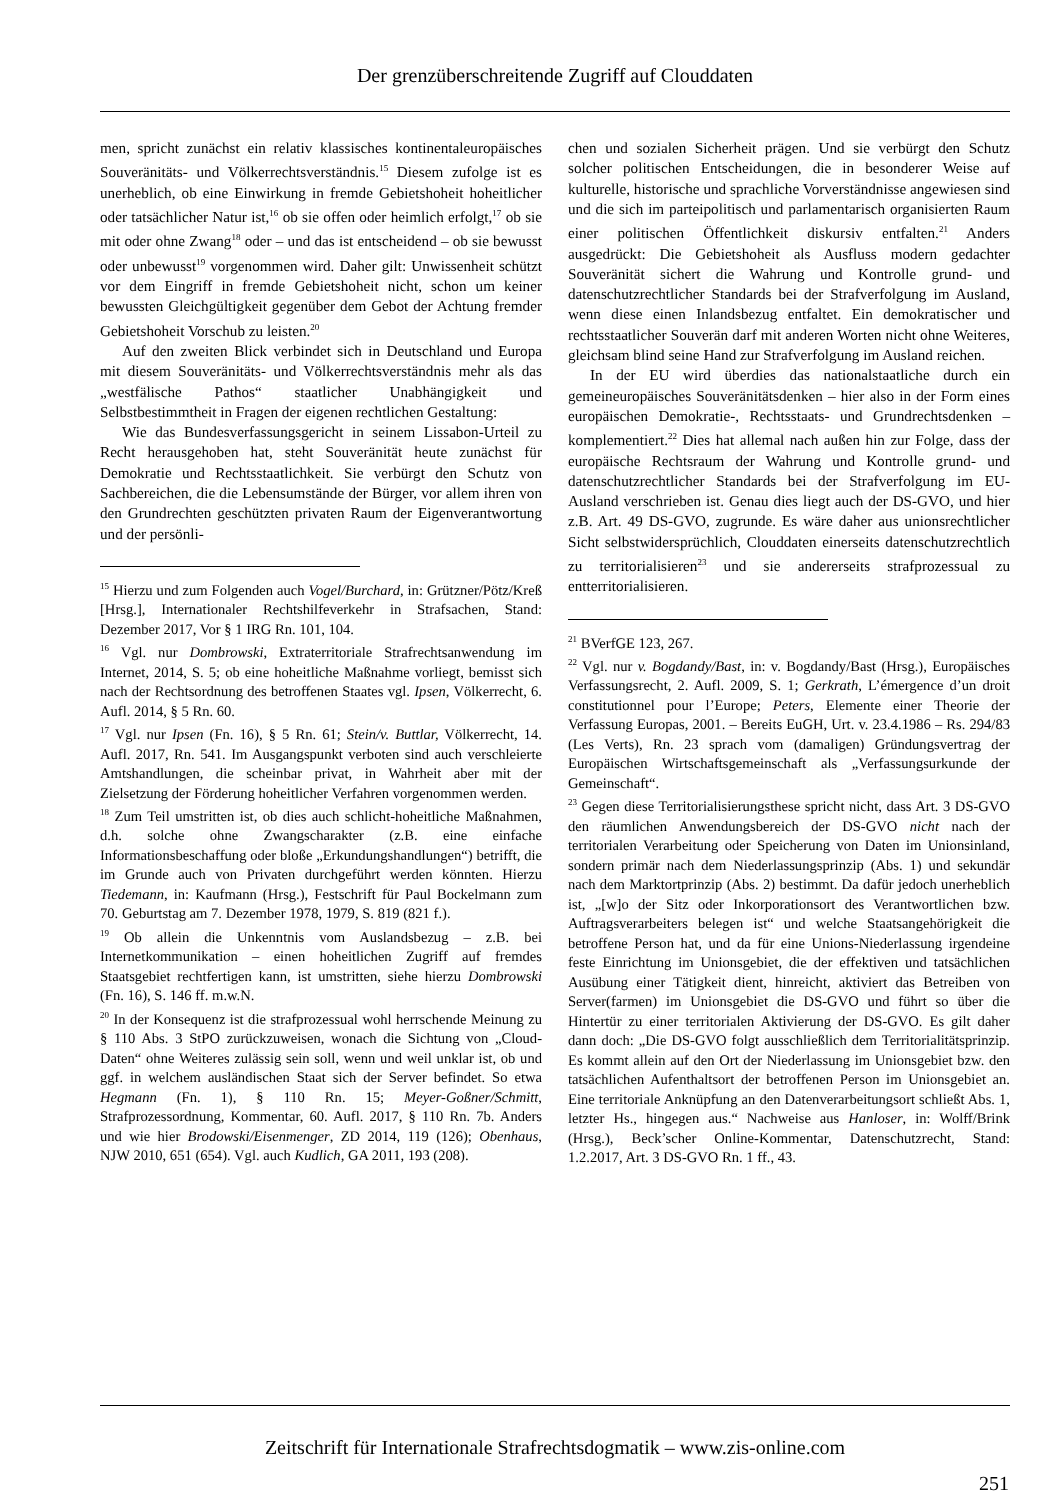Der grenzüberschreitende Zugriff auf Clouddaten
men, spricht zunächst ein relativ klassisches kontinentaleuropäisches Souveränitäts- und Völkerrechtsverständnis.<sup>15</sup> Diesem zufolge ist es unerheblich, ob eine Einwirkung in fremde Gebietshoheit hoheitlicher oder tatsächlicher Natur ist,<sup>16</sup> ob sie offen oder heimlich erfolgt,<sup>17</sup> ob sie mit oder ohne Zwang<sup>18</sup> oder – und das ist entscheidend – ob sie bewusst oder unbewusst<sup>19</sup> vorgenommen wird. Daher gilt: Unwissenheit schützt vor dem Eingriff in fremde Gebietshoheit nicht, schon um keiner bewussten Gleichgültigkeit gegenüber dem Gebot der Achtung fremder Gebietshoheit Vorschub zu leisten.<sup>20</sup>
Auf den zweiten Blick verbindet sich in Deutschland und Europa mit diesem Souveränitäts- und Völkerrechtsverständnis mehr als das „westfälische Pathos“ staatlicher Unabhängigkeit und Selbstbestimmtheit in Fragen der eigenen rechtlichen Gestaltung:
Wie das Bundesverfassungsgericht in seinem Lissabon-Urteil zu Recht herausgehoben hat, steht Souveränität heute zunächst für Demokratie und Rechtsstaatlichkeit. Sie verbürgt den Schutz von Sachbereichen, die die Lebensumstände der Bürger, vor allem ihren von den Grundrechten geschützten privaten Raum der Eigenverantwortung und der persönli-
<sup>15</sup> Hierzu und zum Folgenden auch Vogel/Burchard, in: Grützner/Pötz/Kreß [Hrsg.], Internationaler Rechtshilfeverkehr in Strafsachen, Stand: Dezember 2017, Vor § 1 IRG Rn. 101, 104.
<sup>16</sup> Vgl. nur Dombrowski, Extraterritoriale Strafrechtsanwendung im Internet, 2014, S. 5; ob eine hoheitliche Maßnahme vorliegt, bemisst sich nach der Rechtsordnung des betroffenen Staates vgl. Ipsen, Völkerrecht, 6. Aufl. 2014, § 5 Rn. 60.
<sup>17</sup> Vgl. nur Ipsen (Fn. 16), § 5 Rn. 61; Stein/v. Buttlar, Völkerrecht, 14. Aufl. 2017, Rn. 541. Im Ausgangspunkt verboten sind auch verschleierte Amtshandlungen, die scheinbar privat, in Wahrheit aber mit der Zielsetzung der Förderung hoheitlicher Verfahren vorgenommen werden.
<sup>18</sup> Zum Teil umstritten ist, ob dies auch schlicht-hoheitliche Maßnahmen, d.h. solche ohne Zwangscharakter (z.B. eine einfache Informationsbeschaffung oder bloße „Erkundungshandlungen“) betrifft, die im Grunde auch von Privaten durchgeführt werden könnten. Hierzu Tiedemann, in: Kaufmann (Hrsg.), Festschrift für Paul Bockelmann zum 70. Geburtstag am 7. Dezember 1978, 1979, S. 819 (821 f.).
<sup>19</sup> Ob allein die Unkenntnis vom Auslandsbezug – z.B. bei Internetkommunikation – einen hoheitlichen Zugriff auf fremdes Staatsgebiet rechtfertigen kann, ist umstritten, siehe hierzu Dombrowski (Fn. 16), S. 146 ff. m.w.N.
<sup>20</sup> In der Konsequenz ist die strafprozessual wohl herrschende Meinung zu § 110 Abs. 3 StPO zurückzuweisen, wonach die Sichtung von „Cloud-Daten“ ohne Weiteres zulässig sein soll, wenn und weil unklar ist, ob und ggf. in welchem ausländischen Staat sich der Server befindet. So etwa Hegmann (Fn. 1), § 110 Rn. 15; Meyer-Goßner/Schmitt, Strafprozessordnung, Kommentar, 60. Aufl. 2017, § 110 Rn. 7b. Anders und wie hier Brodowski/Eisenmenger, ZD 2014, 119 (126); Obenhaus, NJW 2010, 651 (654). Vgl. auch Kudlich, GA 2011, 193 (208).
chen und sozialen Sicherheit prägen. Und sie verbürgt den Schutz solcher politischen Entscheidungen, die in besonderer Weise auf kulturelle, historische und sprachliche Vorverständnisse angewiesen sind und die sich im parteipolitisch und parlamentarisch organisierten Raum einer politischen Öffentlichkeit diskursiv entfalten.<sup>21</sup> Anders ausgedrückt: Die Gebietshoheit als Ausfluss modern gedachter Souveränität sichert die Wahrung und Kontrolle grund- und datenschutzrechtlicher Standards bei der Strafverfolgung im Ausland, wenn diese einen Inlandsbezug entfaltet. Ein demokratischer und rechtsstaatlicher Souverän darf mit anderen Worten nicht ohne Weiteres, gleichsam blind seine Hand zur Strafverfolgung im Ausland reichen.
In der EU wird überdies das nationalstaatliche durch ein gemeineuropäisches Souveränitätsdenken – hier also in der Form eines europäischen Demokratie-, Rechtsstaats- und Grundrechtsdenken – komplementiert.<sup>22</sup> Dies hat allemal nach außen hin zur Folge, dass der europäische Rechtsraum der Wahrung und Kontrolle grund- und datenschutzrechtlicher Standards bei der Strafverfolgung im EU-Ausland verschrieben ist. Genau dies liegt auch der DS-GVO, und hier z.B. Art. 49 DS-GVO, zugrunde. Es wäre daher aus unionsrechtlicher Sicht selbstwidersprüchlich, Clouddaten einerseits datenschutzrechtlich zu territorialisieren<sup>23</sup> und sie andererseits strafprozessual zu entterritorialisieren.
<sup>21</sup> BVerfGE 123, 267.
<sup>22</sup> Vgl. nur v. Bogdandy/Bast, in: v. Bogdandy/Bast (Hrsg.), Europäisches Verfassungsrecht, 2. Aufl. 2009, S. 1; Gerkrath, L’émergence d’un droit constitutionnel pour l’Europe; Peters, Elemente einer Theorie der Verfassung Europas, 2001. – Bereits EuGH, Urt. v. 23.4.1986 – Rs. 294/83 (Les Verts), Rn. 23 sprach vom (damaligen) Gründungsvertrag der Europäischen Wirtschaftsgemeinschaft als „Verfassungsurkunde der Gemeinschaft“.
<sup>23</sup> Gegen diese Territorialisierungsthese spricht nicht, dass Art. 3 DS-GVO den räumlichen Anwendungsbereich der DS-GVO nicht nach der territorialen Verarbeitung oder Speicherung von Daten im Unionsinland, sondern primär nach dem Niederlassungsprinzip (Abs. 1) und sekundär nach dem Marktortprinzip (Abs. 2) bestimmt. Da dafür jedoch unerheblich ist, „[w]o der Sitz oder Inkorporationsort des Verantwortlichen bzw. Auftragsverarbeiters belegen ist“ und welche Staatsangehörigkeit die betroffene Person hat, und da für eine Unions-Niederlassung irgendeine feste Einrichtung im Unionsgebiet, die der effektiven und tatsächlichen Ausübung einer Tätigkeit dient, hinreicht, aktiviert das Betreiben von Server(farmen) im Unionsgebiet die DS-GVO und führt so über die Hintertür zu einer territorialen Aktivierung der DS-GVO. Es gilt daher dann doch: „Die DS-GVO folgt ausschließlich dem Territorialitätsprinzip. Es kommt allein auf den Ort der Niederlassung im Unionsgebiet bzw. den tatsächlichen Aufenthaltsort der betroffenen Person im Unionsgebiet an. Eine territoriale Anknüpfung an den Datenverarbeitungsort schließt Abs. 1, letzter Hs., hingegen aus.“ Nachweise aus Hanloser, in: Wolff/Brink (Hrsg.), Beck’scher Online-Kommentar, Datenschutzrecht, Stand: 1.2.2017, Art. 3 DS-GVO Rn. 1 ff., 43.
Zeitschrift für Internationale Strafrechtsdogmatik – www.zis-online.com
251